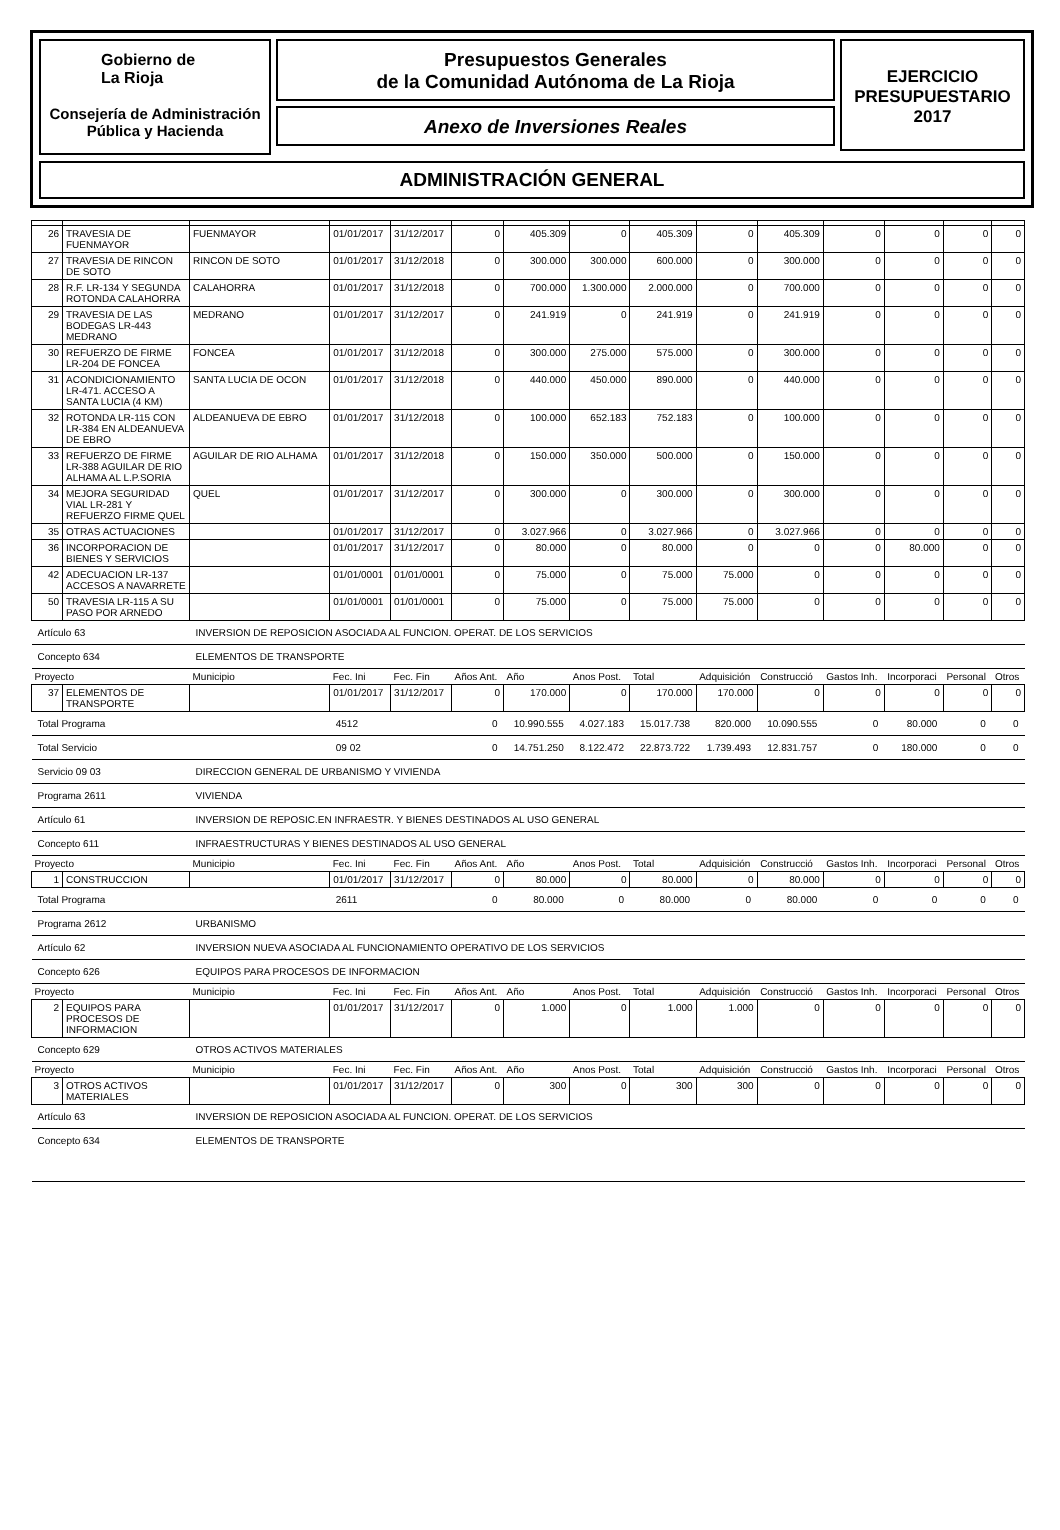Gobierno de
La Rioja
Consejería de Administración
Pública y Hacienda
Presupuestos Generales
de la Comunidad Autónoma de La Rioja
Anexo de Inversiones Reales
EJERCICIO
PRESUPUESTARIO
2017
ADMINISTRACIÓN GENERAL
| 26 | TRAVESIA DE FUENMAYOR | FUENMAYOR | 01/01/2017 | 31/12/2017 | 0 | 405.309 | 0 | 405.309 | 0 | 405.309 | 0 | 0 | 0 | 0 |
| 27 | TRAVESIA DE RINCON DE SOTO | RINCON DE SOTO | 01/01/2017 | 31/12/2018 | 0 | 300.000 | 300.000 | 600.000 | 0 | 300.000 | 0 | 0 | 0 | 0 |
| 28 | R.F. LR-134 Y SEGUNDA ROTONDA CALAHORRA | CALAHORRA | 01/01/2017 | 31/12/2018 | 0 | 700.000 | 1.300.000 | 2.000.000 | 0 | 700.000 | 0 | 0 | 0 | 0 |
| 29 | TRAVESIA DE LAS BODEGAS LR-443 MEDRANO | MEDRANO | 01/01/2017 | 31/12/2017 | 0 | 241.919 | 0 | 241.919 | 0 | 241.919 | 0 | 0 | 0 | 0 |
| 30 | REFUERZO DE FIRME LR-204 DE FONCEA | FONCEA | 01/01/2017 | 31/12/2018 | 0 | 300.000 | 275.000 | 575.000 | 0 | 300.000 | 0 | 0 | 0 | 0 |
| 31 | ACONDICIONAMIENTO LR-471. ACCESO A SANTA LUCIA (4 KM) | SANTA LUCIA DE OCON | 01/01/2017 | 31/12/2018 | 0 | 440.000 | 450.000 | 890.000 | 0 | 440.000 | 0 | 0 | 0 | 0 |
| 32 | ROTONDA LR-115 CON LR-384 EN ALDEANUEVA DE EBRO | ALDEANUEVA DE EBRO | 01/01/2017 | 31/12/2018 | 0 | 100.000 | 652.183 | 752.183 | 0 | 100.000 | 0 | 0 | 0 | 0 |
| 33 | REFUERZO DE FIRME LR-388 AGUILAR DE RIO ALHAMA AL L.P.SORIA | AGUILAR DE RIO ALHAMA | 01/01/2017 | 31/12/2018 | 0 | 150.000 | 350.000 | 500.000 | 0 | 150.000 | 0 | 0 | 0 | 0 |
| 34 | MEJORA SEGURIDAD VIAL LR-281 Y REFUERZO FIRME QUEL | QUEL | 01/01/2017 | 31/12/2017 | 0 | 300.000 | 0 | 300.000 | 0 | 300.000 | 0 | 0 | 0 | 0 |
| 35 | OTRAS ACTUACIONES | | 01/01/2017 | 31/12/2017 | 0 | 3.027.966 | 0 | 3.027.966 | 0 | 3.027.966 | 0 | 0 | 0 | 0 |
| 36 | INCORPORACION DE BIENES Y SERVICIOS | | 01/01/2017 | 31/12/2017 | 0 | 80.000 | 0 | 80.000 | 0 | 0 | 0 | 80.000 | 0 | 0 |
| 42 | ADECUACION LR-137 ACCESOS A NAVARRETE | | 01/01/0001 | 01/01/0001 | 0 | 75.000 | 0 | 75.000 | 75.000 | 0 | 0 | 0 | 0 | 0 |
| 50 | TRAVESIA LR-115 A SU PASO POR ARNEDO | | 01/01/0001 | 01/01/0001 | 0 | 75.000 | 0 | 75.000 | 75.000 | 0 | 0 | 0 | 0 | 0 |
| Artículo 63 | | INVERSION DE REPOSICION ASOCIADA AL FUNCION. OPERAT. DE LOS SERVICIOS | | | | | | | | | | | | |
| Concepto 634 | | ELEMENTOS DE TRANSPORTE | | | | | | | | | | | | |
| Proyecto | | Municipio | Fec. Ini | Fec. Fin | Años Ant. | Año | Anos Post. | Total | Adquisición | Construcció | Gastos Inh. | Incorporaci | Personal | Otros |
| 37 | ELEMENTOS DE TRANSPORTE | | 01/01/2017 | 31/12/2017 | 0 | 170.000 | 0 | 170.000 | 170.000 | 0 | 0 | 0 | 0 | 0 |
| Total Programa | | | 4512 | | 0 | 10.990.555 | 4.027.183 | 15.017.738 | 820.000 | 10.090.555 | 0 | 80.000 | 0 | 0 |
| Total Servicio | | | 09 02 | | 0 | 14.751.250 | 8.122.472 | 22.873.722 | 1.739.493 | 12.831.757 | 0 | 180.000 | 0 | 0 |
| Servicio 09 03 | | DIRECCION GENERAL DE URBANISMO Y VIVIENDA | | | | | | | | | | | | |
| Programa 2611 | | VIVIENDA | | | | | | | | | | | | |
| Artículo 61 | | INVERSION DE REPOSIC.EN INFRAESTR. Y BIENES DESTINADOS AL USO GENERAL | | | | | | | | | | | | |
| Concepto 611 | | INFRAESTRUCTURAS Y BIENES DESTINADOS AL USO GENERAL | | | | | | | | | | | | |
| Proyecto | | Municipio | Fec. Ini | Fec. Fin | Años Ant. | Año | Anos Post. | Total | Adquisición | Construcció | Gastos Inh. | Incorporaci | Personal | Otros |
| 1 | CONSTRUCCION | | 01/01/2017 | 31/12/2017 | 0 | 80.000 | 0 | 80.000 | 0 | 80.000 | 0 | 0 | 0 | 0 |
| Total Programa | | | 2611 | | 0 | 80.000 | 0 | 80.000 | 0 | 80.000 | 0 | 0 | 0 | 0 |
| Programa 2612 | | URBANISMO | | | | | | | | | | | | |
| Artículo 62 | | INVERSION NUEVA ASOCIADA AL FUNCIONAMIENTO OPERATIVO DE LOS SERVICIOS | | | | | | | | | | | | |
| Concepto 626 | | EQUIPOS PARA PROCESOS DE INFORMACION | | | | | | | | | | | | |
| Proyecto | | Municipio | Fec. Ini | Fec. Fin | Años Ant. | Año | Anos Post. | Total | Adquisición | Construcció | Gastos Inh. | Incorporaci | Personal | Otros |
| 2 | EQUIPOS PARA PROCESOS DE INFORMACION | | 01/01/2017 | 31/12/2017 | 0 | 1.000 | 0 | 1.000 | 1.000 | 0 | 0 | 0 | 0 | 0 |
| Concepto 629 | | OTROS ACTIVOS MATERIALES | | | | | | | | | | | | |
| Proyecto | | Municipio | Fec. Ini | Fec. Fin | Años Ant. | Año | Anos Post. | Total | Adquisición | Construcció | Gastos Inh. | Incorporaci | Personal | Otros |
| 3 | OTROS ACTIVOS MATERIALES | | 01/01/2017 | 31/12/2017 | 0 | 300 | 0 | 300 | 300 | 0 | 0 | 0 | 0 | 0 |
| Artículo 63 | | INVERSION DE REPOSICION ASOCIADA AL FUNCION. OPERAT. DE LOS SERVICIOS | | | | | | | | | | | | |
| Concepto 634 | | ELEMENTOS DE TRANSPORTE | | | | | | | | | | | | |